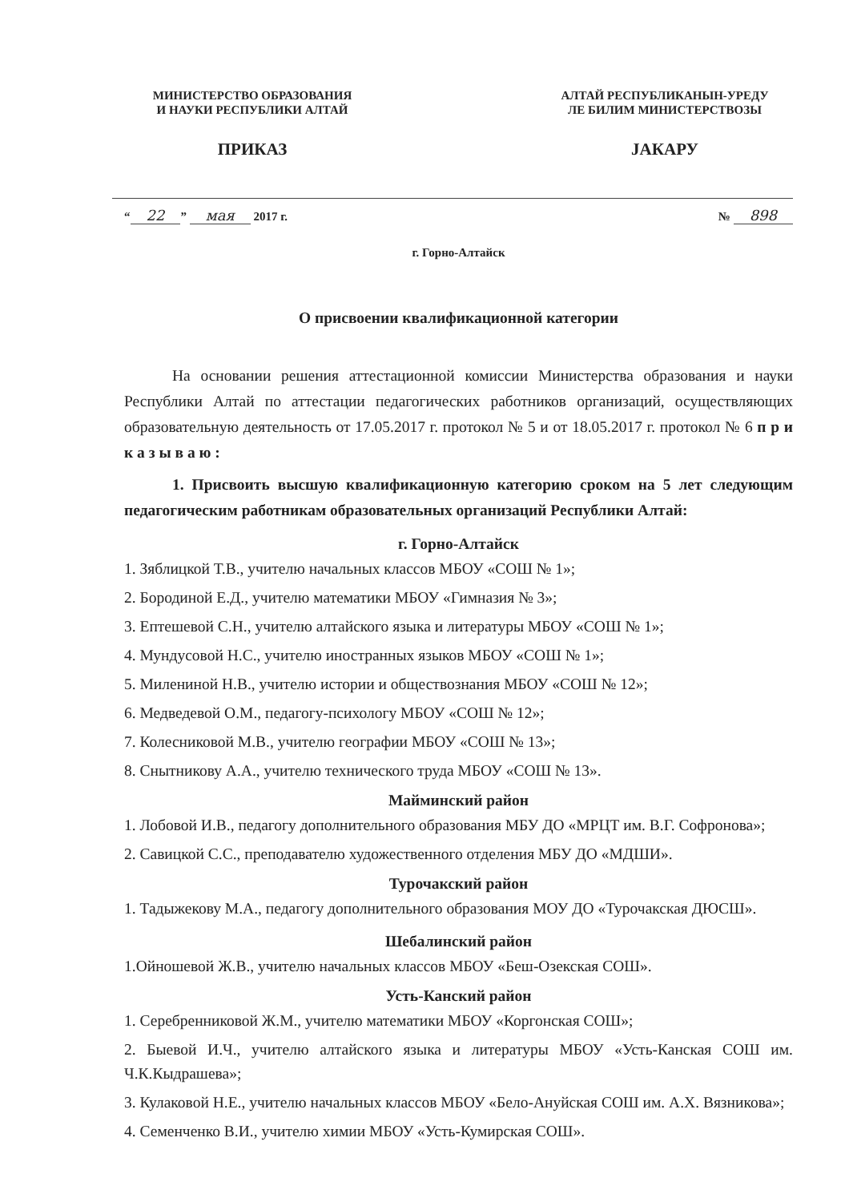МИНИСТЕРСТВО ОБРАЗОВАНИЯ
И НАУКИ РЕСПУБЛИКИ АЛТАЙ
ПРИКАЗ
АЛТАЙ РЕСПУБЛИКАНЫН-УРЕДУ
ЛЕ БИЛИМ МИНИСТЕРСТВОЗЫ
JАКАРУ
“22” мая 2017 г. № 898
г. Горно-Алтайск
О присвоении квалификационной категории
На основании решения аттестационной комиссии Министерства образования и науки Республики Алтай по аттестации педагогических работников организаций, осуществляющих образовательную деятельность от 17.05.2017 г. протокол № 5 и от 18.05.2017 г. протокол № 6 п р и к а з ы в а ю :
1. Присвоить высшую квалификационную категорию сроком на 5 лет следующим педагогическим работникам образовательных организаций Республики Алтай:
г. Горно-Алтайск
1. Зяблицкой Т.В., учителю начальных классов МБОУ «СОШ № 1»;
2. Бородиной Е.Д., учителю математики МБОУ «Гимназия № 3»;
3. Ептешевой С.Н., учителю алтайского языка и литературы МБОУ «СОШ № 1»;
4. Мундусовой Н.С., учителю иностранных языков МБОУ «СОШ № 1»;
5. Милениной Н.В., учителю истории и обществознания МБОУ «СОШ № 12»;
6. Медведевой О.М., педагогу-психологу МБОУ «СОШ № 12»;
7. Колесниковой М.В., учителю географии МБОУ «СОШ № 13»;
8. Снытникову А.А., учителю технического труда МБОУ «СОШ № 13».
Майминский район
1. Лобовой И.В., педагогу дополнительного образования МБУ ДО «МРЦТ им. В.Г. Софронова»;
2. Савицкой С.С., преподавателю художественного отделения МБУ ДО «МДШИ».
Турочакский район
1. Тадыжекову М.А., педагогу дополнительного образования МОУ ДО «Турочакская ДЮСШ».
Шебалинский район
1.Ойношевой Ж.В., учителю начальных классов МБОУ «Беш-Озекская СОШ».
Усть-Канский район
1. Серебренниковой Ж.М., учителю математики МБОУ «Коргонская СОШ»;
2. Быевой И.Ч., учителю алтайского языка и литературы МБОУ «Усть-Канская СОШ им. Ч.К.Кыдрашева»;
3. Кулаковой Н.Е., учителю начальных классов МБОУ «Бело-Ануйская СОШ им. А.Х. Вязникова»;
4. Семенченко В.И., учителю химии МБОУ «Усть-Кумирская СОШ».